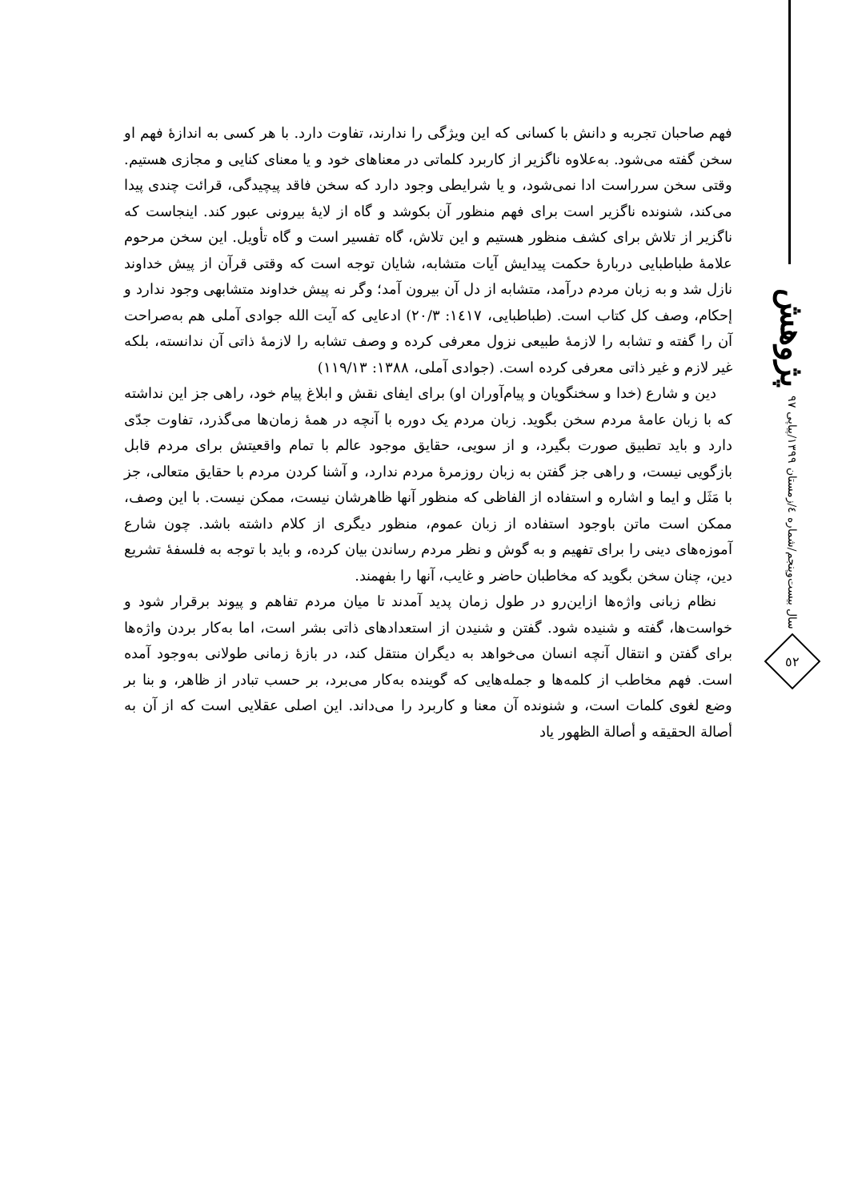پژوهش
سال بیست‌وپنجم/شماره ٤/زمستان ١٣٩٩/پیاپی ٩٧
٥٢
فهم صاحبان تجربه و دانش با کسانی که این ویژگی را ندارند، تفاوت دارد. با هر کسی به اندازۀ فهم او سخن گفته می‌شود. به‌علاوه ناگزیر از کاربرد کلماتی در معناهای خود و یا معنای کنایی و مجازی هستیم. وقتی سخن سرراست ادا نمی‌شود، و یا شرایطی وجود دارد که سخن فاقد پیچیدگی، قرائت چندی پیدا می‌کند، شنونده ناگزیر است برای فهم منظور آن بکوشد و گاه از لایۀ بیرونی عبور کند. اینجاست که ناگزیر از تلاش برای کشف منظور هستیم و این تلاش، گاه تفسیر است و گاه تأویل. این سخن مرحوم علامۀ طباطبایی دربارۀ حکمت پیدایش آیات متشابه، شایان توجه است که وقتی قرآن از پیش خداوند نازل شد و به زبان مردم درآمد، متشابه از دل آن بیرون آمد؛ وگر نه پیش خداوند متشابهی وجود ندارد و إحکام، وصف کل کتاب است. (طباطبایی، ١٤١٧: ٢٠/٣) ادعایی که آیت الله جوادی آملی هم به‌صراحت آن را گفته و تشابه را لازمۀ طبیعی نزول معرفی کرده و وصف تشابه را لازمۀ ذاتی آن ندانسته، بلکه غیر لازم و غیر ذاتی معرفی کرده است. (جوادی آملی، ١٣٨٨: ١١٩/١٣)
دین و شارع (خدا و سخنگویان و پیام‌آوران او) برای ایفای نقش و ابلاغ پیام خود، راهی جز این نداشته که با زبان عامۀ مردم سخن بگوید. زبان مردم یک دوره با آنچه در همۀ زمان‌ها می‌گذرد، تفاوت جدّی دارد و باید تطبیق صورت بگیرد، و از سویی، حقایق موجود عالم با تمام واقعیتش برای مردم قابل بازگویی نیست، و راهی جز گفتن به زبان روزمرۀ مردم ندارد، و آشنا کردن مردم با حقایق متعالی، جز با مَثَل و ایما و اشاره و استفاده از الفاظی که منظور آنها ظاهرشان نیست، ممکن نیست. با این وصف، ممکن است ماتن باوجود استفاده از زبان عموم، منظور دیگری از کلام داشته باشد. چون شارع آموزه‌های دینی را برای تفهیم و به گوش و نظر مردم رساندن بیان کرده، و باید با توجه به فلسفۀ تشریع دین، چنان سخن بگوید که مخاطبان حاضر و غایب، آنها را بفهمند.
نظام زبانی واژه‌ها ازاین‌رو در طول زمان پدید آمدند تا میان مردم تفاهم و پیوند برقرار شود و خواست‌ها، گفته و شنیده شود. گفتن و شنیدن از استعدادهای ذاتی بشر است، اما به‌کار بردن واژه‌ها برای گفتن و انتقال آنچه انسان می‌خواهد به دیگران منتقل کند، در بازۀ زمانی طولانی به‌وجود آمده است. فهم مخاطب از کلمه‌ها و جمله‌هایی که گوینده به‌کار می‌برد، بر حسب تبادر از ظاهر، و بنا بر وضع لغوی کلمات است، و شنونده آن معنا و کاربرد را می‌داند. این اصلی عقلایی است که از آن به أصالة الحقیقه و أصالة الظهور یاد